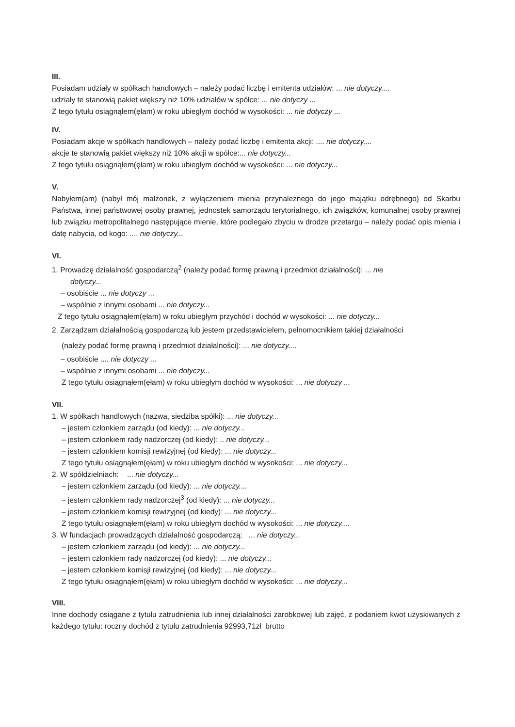III.
Posiadam udziały w spółkach handlowych – należy podać liczbę i emitenta udziałów: ... nie dotyczy....
udziały te stanowią pakiet większy niż 10% udziałów w spółce: ... nie dotyczy ...
Z tego tytułu osiągnąłem(ęłam) w roku ubiegłym dochód w wysokości: ... nie dotyczy ...
IV.
Posiadam akcje w spółkach handlowych – należy podać liczbę i emitenta akcji: .... nie dotyczy....
akcje te stanowią pakiet większy niż 10% akcji w spółce:... nie dotyczy...
Z tego tytułu osiągnąłem(ęłam) w roku ubiegłym dochód w wysokości: ... nie dotyczy...
V.
Nabyłem(am) (nabył mój małżonek, z wyłączeniem mienia przynależnego do jego majątku odrębnego) od Skarbu Państwa, innej państwowej osoby prawnej, jednostek samorządu terytorialnego, ich związków, komunalnej osoby prawnej lub związku metropolitalnego następujące mienie, które podlegało zbyciu w drodze przetargu – należy podać opis mienia i datę nabycia, od kogo: .... nie dotyczy...
VI.
1. Prowadzę działalność gospodarczą<sup>2</sup> (należy podać formę prawną i przedmiot działalności): ... nie
dotyczy...
– osobiście ... nie dotyczy ...
– wspólnie z innymi osobami ... nie dotyczy...
Z tego tytułu osiągnąłem(ęłam) w roku ubiegłym przychód i dochód w wysokości: ... nie dotyczy...
2. Zarządzam działalnością gospodarczą lub jestem przedstawicielem, pełnomocnikiem takiej działalności
(należy podać formę prawną i przedmiot działalności): ... nie dotyczy....
– osobiście .... nie dotyczy ...
– wspólnie z innymi osobami ... nie dotyczy...
Z tego tytułu osiągnąłem(ęłam) w roku ubiegłym dochód w wysokości: ... nie dotyczy ...
VII.
1. W spółkach handlowych (nazwa, siedziba spółki): ... nie dotyczy...
– jestem członkiem zarządu (od kiedy): ... nie dotyczy...
– jestem członkiem rady nadzorczej (od kiedy): .. nie dotyczy...
– jestem członkiem komisji rewizyjnej (od kiedy): ... nie dotyczy...
Z tego tytułu osiągnąłem(ęłam) w roku ubiegłym dochód w wysokości: ... nie dotyczy...
2. W spółdzielniach: ... nie dotyczy...
– jestem członkiem zarządu (od kiedy): ... nie dotyczy....
– jestem członkiem rady nadzorczej<sup>3</sup> (od kiedy): ... nie dotyczy...
– jestem członkiem komisji rewizyjnej (od kiedy): ... nie dotyczy...
Z tego tytułu osiągnąłem(ęłam) w roku ubiegłym dochód w wysokości: ... nie dotyczy....
3. W fundacjach prowadzących działalność gospodarczą: ... nie dotyczy...
– jestem członkiem zarządu (od kiedy): ... nie dotyczy...
– jestem członkiem rady nadzorczej (od kiedy): ... nie dotyczy...
– jestem członkiem komisji rewizyjnej (od kiedy): ... nie dotyczy...
Z tego tytułu osiągnąłem(ęłam) w roku ubiegłym dochód w wysokości: ... nie dotyczy...
VIII.
Inne dochody osiągane z tytułu zatrudnienia lub innej działalności zarobkowej lub zajęć, z podaniem kwot uzyskiwanych z każdego tytułu: roczny dochód z tytułu zatrudnienia 92993,71zł brutto